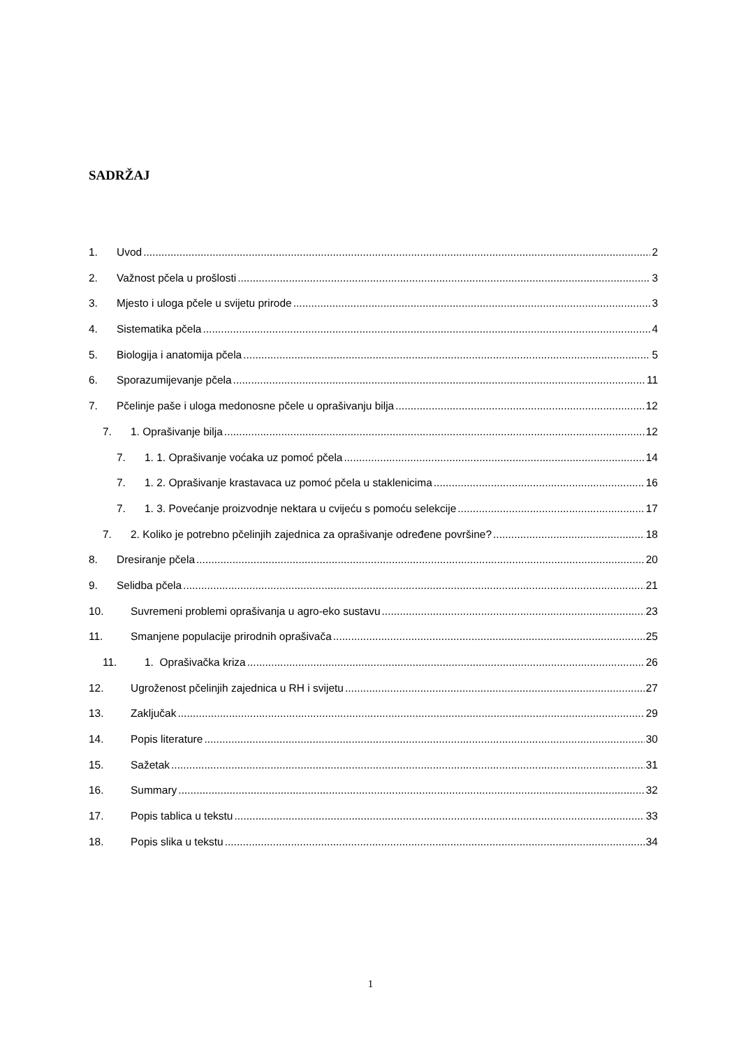SADRŽAJ
1. Uvod 2
2. Važnost pčela u prošlosti 3
3. Mjesto i uloga pčele u svijetu prirode 3
4. Sistematika pčela 4
5. Biologija i anatomija pčela 5
6. Sporazumijevanje pčela 11
7. Pčelinje paše i uloga medonosne pčele u oprašivanju bilja 12
7. 1. Oprašivanje bilja 12
7. 1. 1. Oprašivanje voćaka uz pomoć pčela 14
7. 1. 2. Oprašivanje krastavaca uz pomoć pčela u staklenicima 16
7. 1. 3. Povećanje proizvodnje nektara u cvijeću s pomoću selekcije 17
7. 2. Koliko je potrebno pčelinjih zajednica za oprašivanje određene površine? 18
8. Dresiranje pčela 20
9. Selidba pčela 21
10. Suvremeni problemi oprašivanja u agro-eko sustavu 23
11. Smanjene populacije prirodnih oprašivača 25
11. 1. Oprašivačka kriza 26
12. Ugroženost pčelinjih zajednica u RH i svijetu 27
13. Zaključak 29
14. Popis literature 30
15. Sažetak 31
16. Summary 32
17. Popis tablica u tekstu 33
18. Popis slika u tekstu 34
1